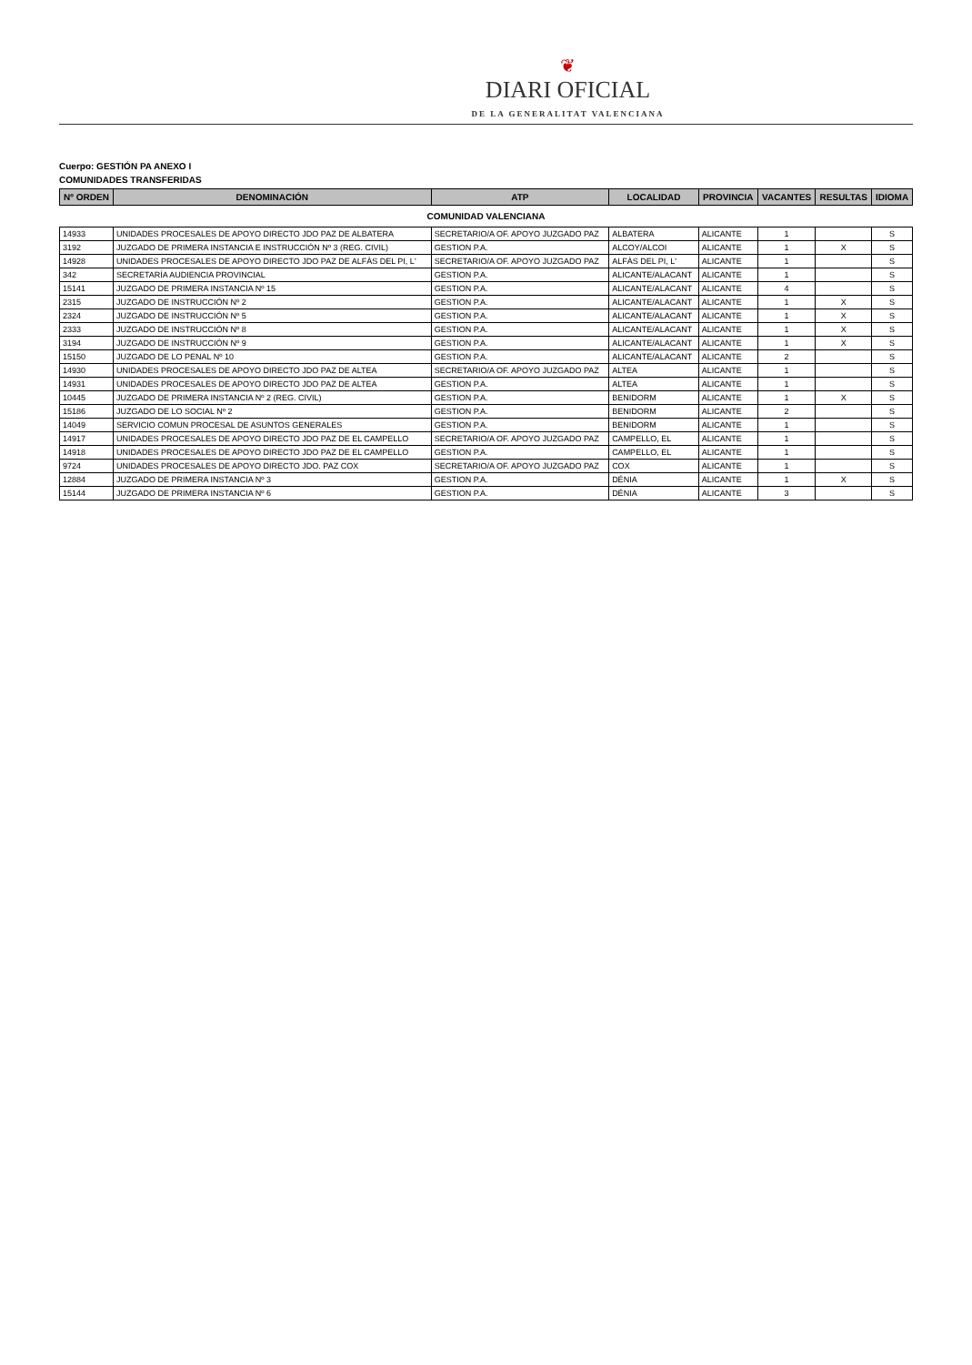❦
DIARI OFICIAL
DE LA GENERALITAT VALENCIANA
Cuerpo: GESTIÓN PA ANEXO I
COMUNIDADES TRANSFERIDAS
| Nº ORDEN | DENOMINACIÓN | ATP | LOCALIDAD | PROVINCIA | VACANTES | RESULTAS | IDIOMA |
| --- | --- | --- | --- | --- | --- | --- | --- |
| COMUNIDAD VALENCIANA | | | | | | | |
| 14933 | UNIDADES PROCESALES DE APOYO DIRECTO JDO PAZ DE ALBATERA | SECRETARIO/A OF. APOYO JUZGADO PAZ | ALBATERA | ALICANTE | 1 | | S |
| 3192 | JUZGADO DE PRIMERA INSTANCIA E INSTRUCCIÓN Nº 3 (REG. CIVIL) | GESTION P.A. | ALCOY/ALCOI | ALICANTE | 1 | X | S |
| 14928 | UNIDADES PROCESALES DE APOYO DIRECTO JDO PAZ DE ALFÀS DEL PI, L' | SECRETARIO/A OF. APOYO JUZGADO PAZ | ALFÀS DEL PI, L' | ALICANTE | 1 | | S |
| 342 | SECRETARÍA AUDIENCIA PROVINCIAL | GESTION P.A. | ALICANTE/ALACANT | ALICANTE | 1 | | S |
| 15141 | JUZGADO DE PRIMERA INSTANCIA Nº 15 | GESTION P.A. | ALICANTE/ALACANT | ALICANTE | 4 | | S |
| 2315 | JUZGADO DE INSTRUCCIÓN Nº 2 | GESTION P.A. | ALICANTE/ALACANT | ALICANTE | 1 | X | S |
| 2324 | JUZGADO DE INSTRUCCIÓN Nº 5 | GESTION P.A. | ALICANTE/ALACANT | ALICANTE | 1 | X | S |
| 2333 | JUZGADO DE INSTRUCCIÓN Nº 8 | GESTION P.A. | ALICANTE/ALACANT | ALICANTE | 1 | X | S |
| 3194 | JUZGADO DE INSTRUCCIÓN Nº 9 | GESTION P.A. | ALICANTE/ALACANT | ALICANTE | 1 | X | S |
| 15150 | JUZGADO DE LO PENAL Nº 10 | GESTION P.A. | ALICANTE/ALACANT | ALICANTE | 2 | | S |
| 14930 | UNIDADES PROCESALES DE APOYO DIRECTO JDO PAZ DE ALTEA | SECRETARIO/A OF. APOYO JUZGADO PAZ | ALTEA | ALICANTE | 1 | | S |
| 14931 | UNIDADES PROCESALES DE APOYO DIRECTO JDO PAZ DE ALTEA | GESTION P.A. | ALTEA | ALICANTE | 1 | | S |
| 10445 | JUZGADO DE PRIMERA INSTANCIA Nº 2 (REG. CIVIL) | GESTION P.A. | BENIDORM | ALICANTE | 1 | X | S |
| 15186 | JUZGADO DE LO SOCIAL Nº 2 | GESTION P.A. | BENIDORM | ALICANTE | 2 | | S |
| 14049 | SERVICIO COMUN PROCESAL DE ASUNTOS GENERALES | GESTION P.A. | BENIDORM | ALICANTE | 1 | | S |
| 14917 | UNIDADES PROCESALES DE APOYO DIRECTO JDO PAZ DE EL CAMPELLO | SECRETARIO/A OF. APOYO JUZGADO PAZ | CAMPELLO, EL | ALICANTE | 1 | | S |
| 14918 | UNIDADES PROCESALES DE APOYO DIRECTO JDO PAZ DE EL CAMPELLO | GESTION P.A. | CAMPELLO, EL | ALICANTE | 1 | | S |
| 9724 | UNIDADES PROCESALES DE APOYO DIRECTO JDO. PAZ COX | SECRETARIO/A OF. APOYO JUZGADO PAZ | COX | ALICANTE | 1 | | S |
| 12884 | JUZGADO DE PRIMERA INSTANCIA Nº 3 | GESTION P.A. | DÉNIA | ALICANTE | 1 | X | S |
| 15144 | JUZGADO DE PRIMERA INSTANCIA Nº 6 | GESTION P.A. | DÉNIA | ALICANTE | 3 | | S |